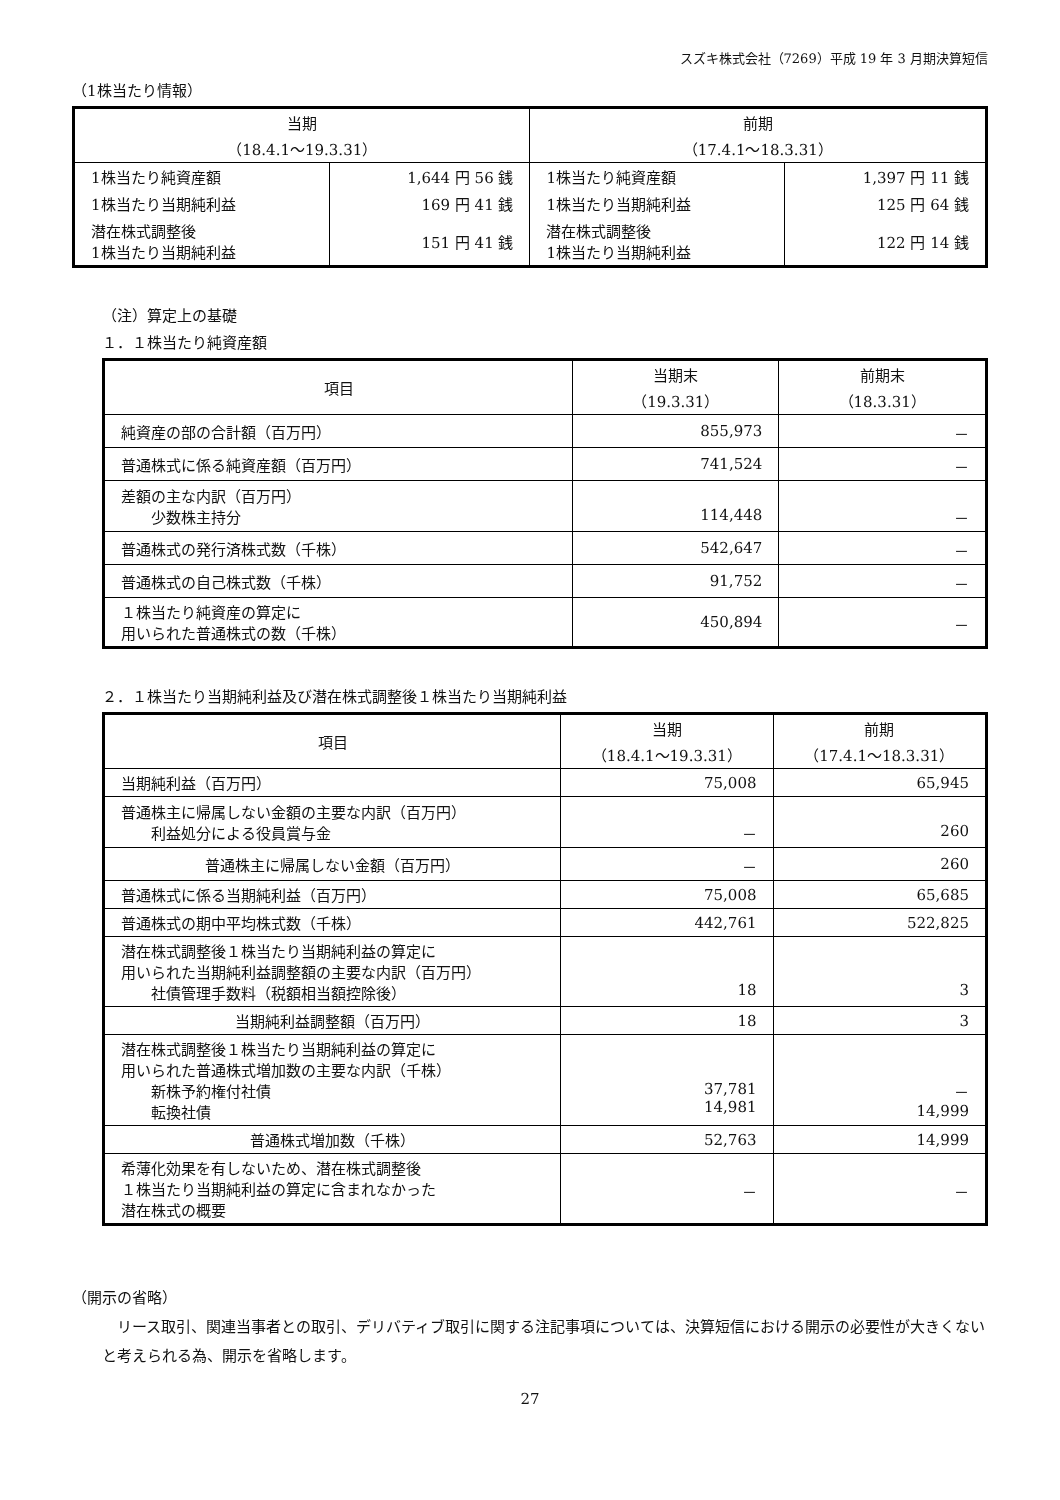スズキ株式会社（7269）平成 19 年 3 月期決算短信
（1株当たり情報）
| 当期 （18.4.1～19.3.31） | | 前期 （17.4.1～18.3.31） | |
| --- | --- | --- | --- |
| 1株当たり純資産額 | 1,644 円 56 銭 | 1株当たり純資産額 | 1,397 円 11 銭 |
| 1株当たり当期純利益 | 169 円 41 銭 | 1株当たり当期純利益 | 125 円 64 銭 |
| 潜在株式調整後 1株当たり当期純利益 | 151 円 41 銭 | 潜在株式調整後 1株当たり当期純利益 | 122 円 14 銭 |
（注）算定上の基礎
１．１株当たり純資産額
| 項目 | 当期末 （19.3.31） | 前期末 （18.3.31） |
| --- | --- | --- |
| 純資産の部の合計額（百万円） | 855,973 | － |
| 普通株式に係る純資産額（百万円） | 741,524 | － |
| 差額の主な内訳（百万円） 少数株主持分 | 114,448 | － |
| 普通株式の発行済株式数（千株） | 542,647 | － |
| 普通株式の自己株式数（千株） | 91,752 | － |
| １株当たり純資産の算定に 用いられた普通株式の数（千株） | 450,894 | － |
２．１株当たり当期純利益及び潜在株式調整後１株当たり当期純利益
| 項目 | 当期 （18.4.1～19.3.31） | 前期 （17.4.1～18.3.31） |
| --- | --- | --- |
| 当期純利益（百万円） | 75,008 | 65,945 |
| 普通株主に帰属しない金額の主要な内訳（百万円） 利益処分による役員賞与金 | － | 260 |
| 普通株主に帰属しない金額（百万円） | － | 260 |
| 普通株式に係る当期純利益（百万円） | 75,008 | 65,685 |
| 普通株式の期中平均株式数（千株） | 442,761 | 522,825 |
| 潜在株式調整後１株当たり当期純利益の算定に 用いられた当期純利益調整額の主要な内訳（百万円） 社債管理手数料（税額相当額控除後） | 18 | 3 |
| 当期純利益調整額（百万円） | 18 | 3 |
| 潜在株式調整後１株当たり当期純利益の算定に 用いられた普通株式増加数の主要な内訳（千株） 新株予約権付社債 転換社債 | 37,781 14,981 | － 14,999 |
| 普通株式増加数（千株） | 52,763 | 14,999 |
| 希薄化効果を有しないため、潜在株式調整後 １株当たり当期純利益の算定に含まれなかった 潜在株式の概要 | － | － |
（開示の省略）
　リース取引、関連当事者との取引、デリバティブ取引に関する注記事項については、決算短信における開示の必要性が大きくないと考えられる為、開示を省略します。
27